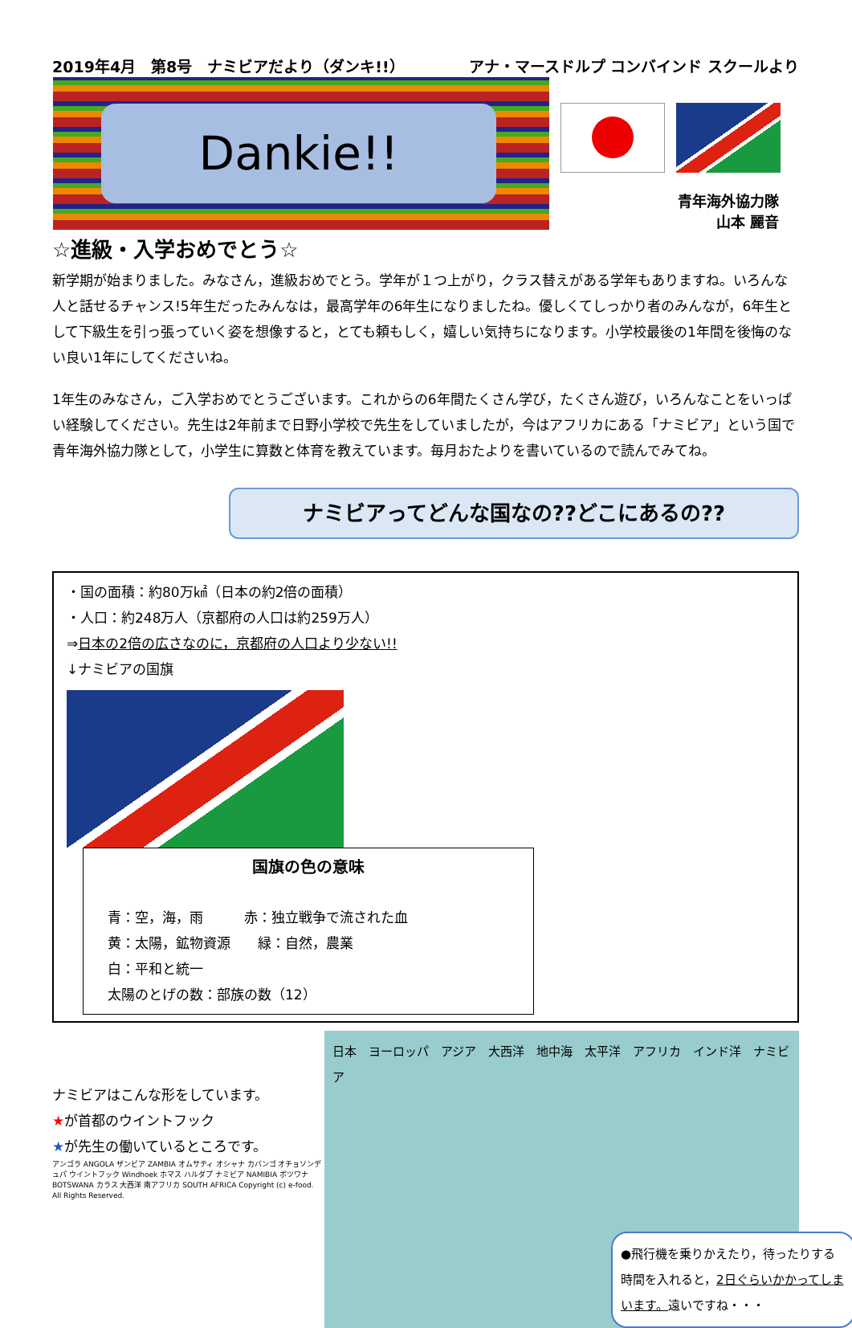2019年4月　第8号　ナミビアだより（ダンキ!!） アナ・マースドルプ コンバインド スクールより
Dankie!!
青年海外協力隊
山本 麗音
☆進級・入学おめでとう☆
新学期が始まりました。みなさん，進級おめでとう。学年が１つ上がり，クラス替えがある学年もありますね。いろんな人と話せるチャンス!5年生だったみんなは，最高学年の6年生になりましたね。優しくてしっかり者のみんなが，6年生として下級生を引っ張っていく姿を想像すると，とても頼もしく，嬉しい気持ちになります。小学校最後の1年間を後悔のない良い1年にしてくださいね。
1年生のみなさん，ご入学おめでとうございます。これからの6年間たくさん学び，たくさん遊び，いろんなことをいっぱい経験してください。先生は2年前まで日野小学校で先生をしていましたが，今はアフリカにある「ナミビア」という国で青年海外協力隊として，小学生に算数と体育を教えています。毎月おたよりを書いているので読んでみてね。
ナミビアってどんな国なの??どこにあるの??
・国の面積：約80万㎢（日本の約2倍の面積）
・人口：約248万人（京都府の人口は約259万人）
⇒日本の2倍の広さなのに，京都府の人口より少ない!!
↓ナミビアの国旗
国旗の色の意味
青：空，海，雨　　　赤：独立戦争で流された血
黄：太陽，鉱物資源　　緑：自然，農業
白：平和と統一
太陽のとげの数：部族の数（12）
ナミビアはこんな形をしています。
★が首都のウイントフック
★が先生の働いているところです。
アンゴラ ANGOLA ザンビア ZAMBIA オムサティ オシャナ カバンゴ オチョソンデュパ ウイントフック Windhoek ホマス ハルダプ ナミビア NAMIBIA ボツワナ BOTSWANA カラス 大西洋 南アフリカ SOUTH AFRICA Copyright (c) e-food. All Rights Reserved.
日本　ヨーロッパ　アジア　大西洋　地中海　太平洋　アフリカ　インド洋　ナミビア
●飛行機を乗りかえたり，待ったりする時間を入れると，2日ぐらいかかってしまいます。遠いですね・・・